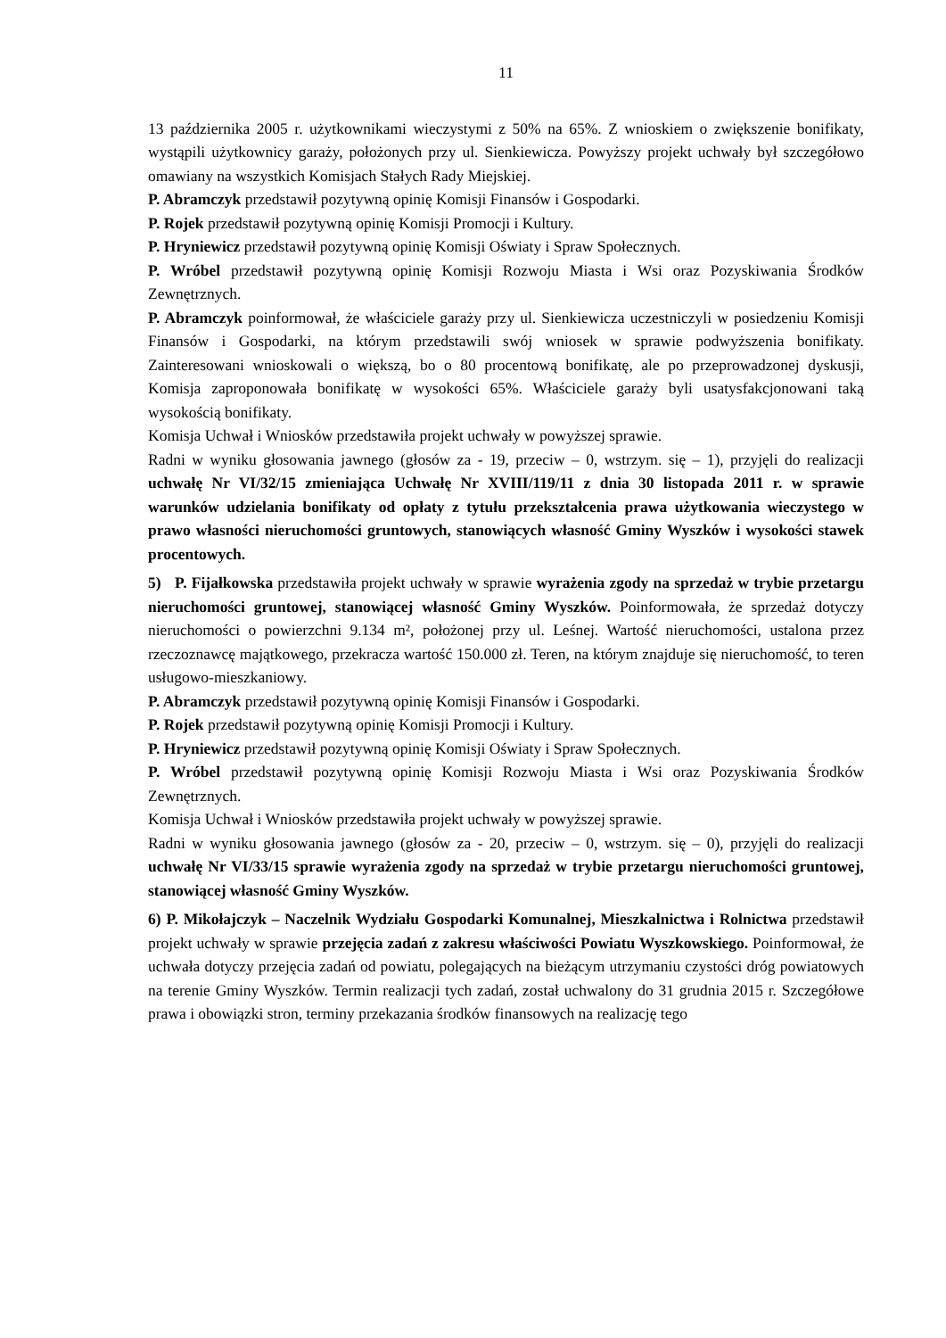11
13 października 2005 r. użytkownikami wieczystymi z 50% na 65%. Z wnioskiem o zwiększenie bonifikaty, wystąpili użytkownicy garaży, położonych przy ul. Sienkiewicza. Powyższy projekt uchwały był szczegółowo omawiany na wszystkich Komisjach Stałych Rady Miejskiej.
P. Abramczyk przedstawił pozytywną opinię Komisji Finansów i Gospodarki.
P. Rojek przedstawił pozytywną opinię Komisji Promocji i Kultury.
P. Hryniewicz przedstawił pozytywną opinię Komisji Oświaty i Spraw Społecznych.
P. Wróbel przedstawił pozytywną opinię Komisji Rozwoju Miasta i Wsi oraz Pozyskiwania Środków Zewnętrznych.
P. Abramczyk poinformował, że właściciele garaży przy ul. Sienkiewicza uczestniczyli w posiedzeniu Komisji Finansów i Gospodarki, na którym przedstawili swój wniosek w sprawie podwyższenia bonifikaty. Zainteresowani wnioskowali o większą, bo o 80 procentową bonifikatę, ale po przeprowadzonej dyskusji, Komisja zaproponowała bonifikatę w wysokości 65%. Właściciele garaży byli usatysfakcjonowani taką wysokością bonifikaty.
Komisja Uchwał i Wniosków przedstawiła projekt uchwały w powyższej sprawie.
Radni w wyniku głosowania jawnego (głosów za - 19, przeciw – 0, wstrzym. się – 1), przyjęli do realizacji uchwałę Nr VI/32/15 zmieniająca Uchwałę Nr XVIII/119/11 z dnia 30 listopada 2011 r. w sprawie warunków udzielania bonifikaty od opłaty z tytułu przekształcenia prawa użytkowania wieczystego w prawo własności nieruchomości gruntowych, stanowiących własność Gminy Wyszków i wysokości stawek procentowych.
5) P. Fijałkowska przedstawiła projekt uchwały w sprawie wyrażenia zgody na sprzedaż w trybie przetargu nieruchomości gruntowej, stanowiącej własność Gminy Wyszków. Poinformowała, że sprzedaż dotyczy nieruchomości o powierzchni 9.134 m², położonej przy ul. Leśnej. Wartość nieruchomości, ustalona przez rzeczoznawcę majątkowego, przekracza wartość 150.000 zł. Teren, na którym znajduje się nieruchomość, to teren usługowo-mieszkaniowy.
P. Abramczyk przedstawił pozytywną opinię Komisji Finansów i Gospodarki.
P. Rojek przedstawił pozytywną opinię Komisji Promocji i Kultury.
P. Hryniewicz przedstawił pozytywną opinię Komisji Oświaty i Spraw Społecznych.
P. Wróbel przedstawił pozytywną opinię Komisji Rozwoju Miasta i Wsi oraz Pozyskiwania Środków Zewnętrznych.
Komisja Uchwał i Wniosków przedstawiła projekt uchwały w powyższej sprawie.
Radni w wyniku głosowania jawnego (głosów za - 20, przeciw – 0, wstrzym. się – 0), przyjęli do realizacji uchwałę Nr VI/33/15 sprawie wyrażenia zgody na sprzedaż w trybie przetargu nieruchomości gruntowej, stanowiącej własność Gminy Wyszków.
6) P. Mikołajczyk – Naczelnik Wydziału Gospodarki Komunalnej, Mieszkalnictwa i Rolnictwa przedstawił projekt uchwały w sprawie przejęcia zadań z zakresu właściwości Powiatu Wyszkowskiego. Poinformował, że uchwała dotyczy przejęcia zadań od powiatu, polegających na bieżącym utrzymaniu czystości dróg powiatowych na terenie Gminy Wyszków. Termin realizacji tych zadań, został uchwalony do 31 grudnia 2015 r. Szczegółowe prawa i obowiązki stron, terminy przekazania środków finansowych na realizację tego